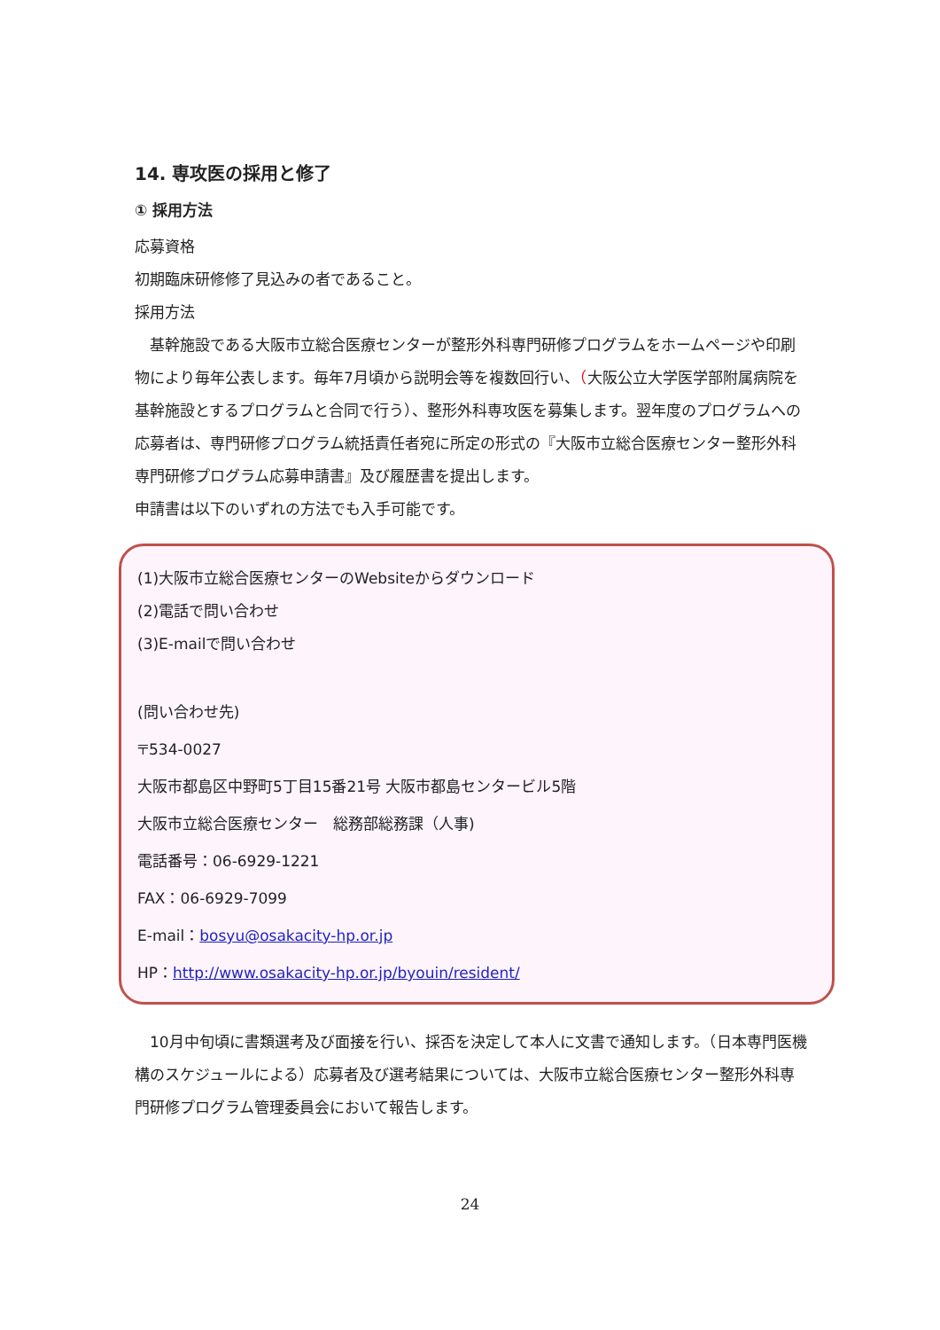14. 専攻医の採用と修了
① 採用方法
応募資格
初期臨床研修修了見込みの者であること。
採用方法
　基幹施設である大阪市立総合医療センターが整形外科専門研修プログラムをホームページや印刷物により毎年公表します。毎年7月頃から説明会等を複数回行い、（大阪公立大学医学部附属病院を基幹施設とするプログラムと合同で行う）、整形外科専攻医を募集します。翌年度のプログラムへの応募者は、専門研修プログラム統括責任者宛に所定の形式の『大阪市立総合医療センター整形外科専門研修プログラム応募申請書』及び履歴書を提出します。
申請書は以下のいずれの方法でも入手可能です。
(1)大阪市立総合医療センターのWebsiteからダウンロード
(2)電話で問い合わせ
(3)E-mailで問い合わせ
(問い合わせ先)
〒534-0027
大阪市都島区中野町5丁目15番21号 大阪市都島センタービル5階
大阪市立総合医療センター　総務部総務課（人事)
電話番号：06-6929-1221
FAX：06-6929-7099
E-mail：bosyu@osakacity-hp.or.jp
HP：http://www.osakacity-hp.or.jp/byouin/resident/
　10月中旬頃に書類選考及び面接を行い、採否を決定して本人に文書で通知します。（日本専門医機構のスケジュールによる）応募者及び選考結果については、大阪市立総合医療センター整形外科専門研修プログラム管理委員会において報告します。
24